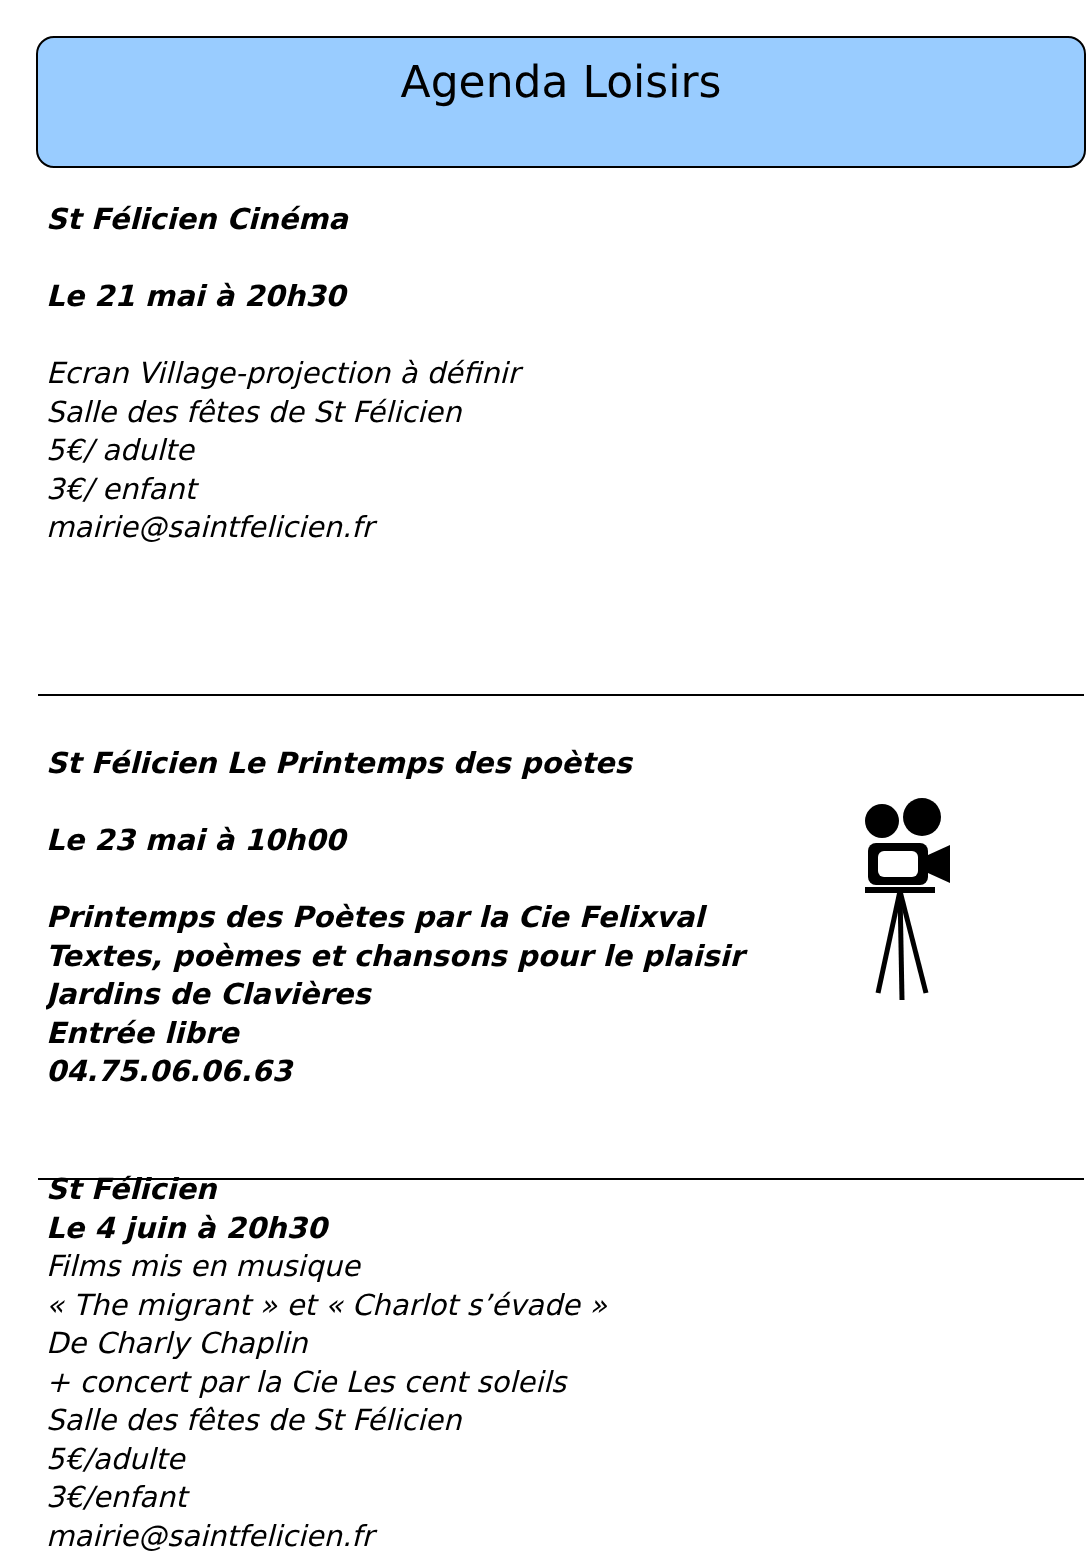Agenda Loisirs
St Félicien Cinéma
Le 21 mai à 20h30
Ecran Village-projection à définir
Salle des fêtes de St Félicien
5€/ adulte
3€/ enfant
mairie@saintfelicien.fr
St Félicien Le Printemps des poètes
Le 23 mai à 10h00
Printemps des Poètes par la Cie Felixval
Textes, poèmes et chansons pour le plaisir
Jardins de Clavières
Entrée libre
04.75.06.06.63
St Félicien
Le 4 juin à 20h30
Films mis en musique
« The migrant » et « Charlot s’évade »
De Charly Chaplin
+ concert par la Cie Les cent soleils
Salle des fêtes de St Félicien
5€/adulte
3€/enfant
mairie@saintfelicien.fr